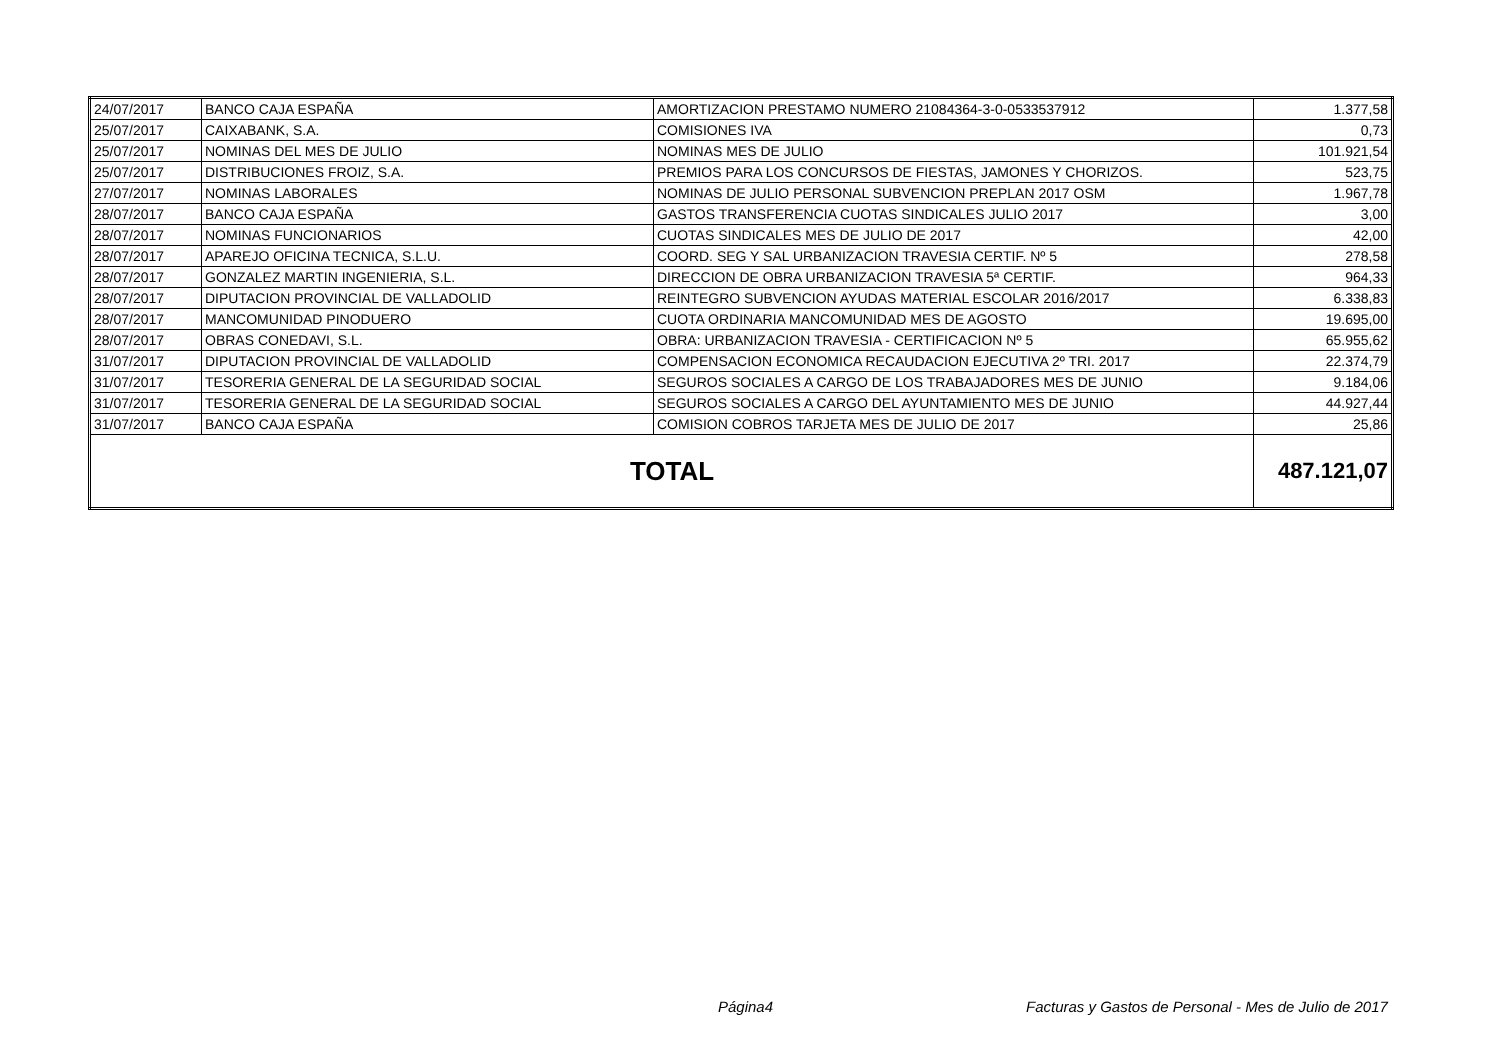| 24/07/2017 | BANCO CAJA ESPAÑA | AMORTIZACION PRESTAMO NUMERO 21084364-3-0-0533537912 | 1.377,58 |
| 25/07/2017 | CAIXABANK, S.A. | COMISIONES IVA | 0,73 |
| 25/07/2017 | NOMINAS DEL MES DE JULIO | NOMINAS MES DE JULIO | 101.921,54 |
| 25/07/2017 | DISTRIBUCIONES FROIZ, S.A. | PREMIOS PARA LOS CONCURSOS DE FIESTAS, JAMONES Y CHORIZOS. | 523,75 |
| 27/07/2017 | NOMINAS LABORALES | NOMINAS DE JULIO PERSONAL SUBVENCION PREPLAN 2017 OSM | 1.967,78 |
| 28/07/2017 | BANCO CAJA ESPAÑA | GASTOS TRANSFERENCIA CUOTAS SINDICALES JULIO 2017 | 3,00 |
| 28/07/2017 | NOMINAS FUNCIONARIOS | CUOTAS SINDICALES MES DE JULIO DE 2017 | 42,00 |
| 28/07/2017 | APAREJO OFICINA TECNICA, S.L.U. | COORD. SEG Y SAL URBANIZACION TRAVESIA CERTIF. Nº 5 | 278,58 |
| 28/07/2017 | GONZALEZ MARTIN INGENIERIA, S.L. | DIRECCION DE OBRA URBANIZACION TRAVESIA 5ª CERTIF. | 964,33 |
| 28/07/2017 | DIPUTACION PROVINCIAL DE VALLADOLID | REINTEGRO SUBVENCION AYUDAS MATERIAL ESCOLAR 2016/2017 | 6.338,83 |
| 28/07/2017 | MANCOMUNIDAD PINODUERO | CUOTA ORDINARIA MANCOMUNIDAD MES DE AGOSTO | 19.695,00 |
| 28/07/2017 | OBRAS CONEDAVI, S.L. | OBRA: URBANIZACION TRAVESIA - CERTIFICACION Nº 5 | 65.955,62 |
| 31/07/2017 | DIPUTACION PROVINCIAL DE VALLADOLID | COMPENSACION ECONOMICA RECAUDACION EJECUTIVA 2º TRI. 2017 | 22.374,79 |
| 31/07/2017 | TESORERIA GENERAL DE LA SEGURIDAD SOCIAL | SEGUROS SOCIALES A CARGO DE LOS TRABAJADORES MES DE JUNIO | 9.184,06 |
| 31/07/2017 | TESORERIA GENERAL DE LA SEGURIDAD SOCIAL | SEGUROS SOCIALES A CARGO DEL AYUNTAMIENTO MES DE JUNIO | 44.927,44 |
| 31/07/2017 | BANCO CAJA ESPAÑA | COMISION COBROS TARJETA MES DE JULIO DE 2017 | 25,86 |
| TOTAL | | | 487.121,07 |
Página4
Facturas y Gastos de Personal - Mes de Julio de 2017